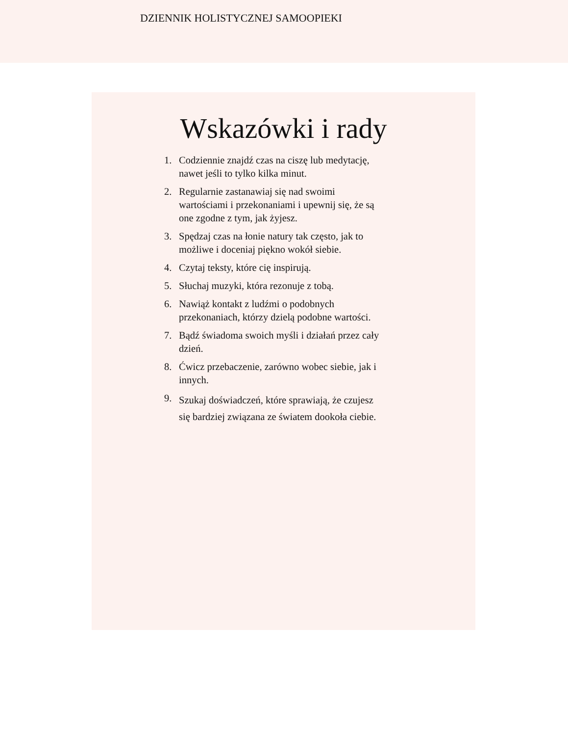DZIENNIK HOLISTYCZNEJ SAMOOPIEKI
Wskazówki i rady
1. Codziennie znajdź czas na ciszę lub medytację, nawet jeśli to tylko kilka minut.
2. Regularnie zastanawiaj się nad swoimi wartościami i przekonaniami i upewnij się, że są one zgodne z tym, jak żyjesz.
3. Spędzaj czas na łonie natury tak często, jak to możliwe i doceniaj piękno wokół siebie.
4. Czytaj teksty, które cię inspirują.
5. Słuchaj muzyki, która rezonuje z tobą.
6. Nawiąż kontakt z ludźmi o podobnych przekonaniach, którzy dzielą podobne wartości.
7. Bądź świadoma swoich myśli i działań przez cały dzień.
8. Ćwicz przebaczenie, zarówno wobec siebie, jak i innych.
9. Szukaj doświadczeń, które sprawiają, że czujesz się bardziej związana ze światem dookoła ciebie.